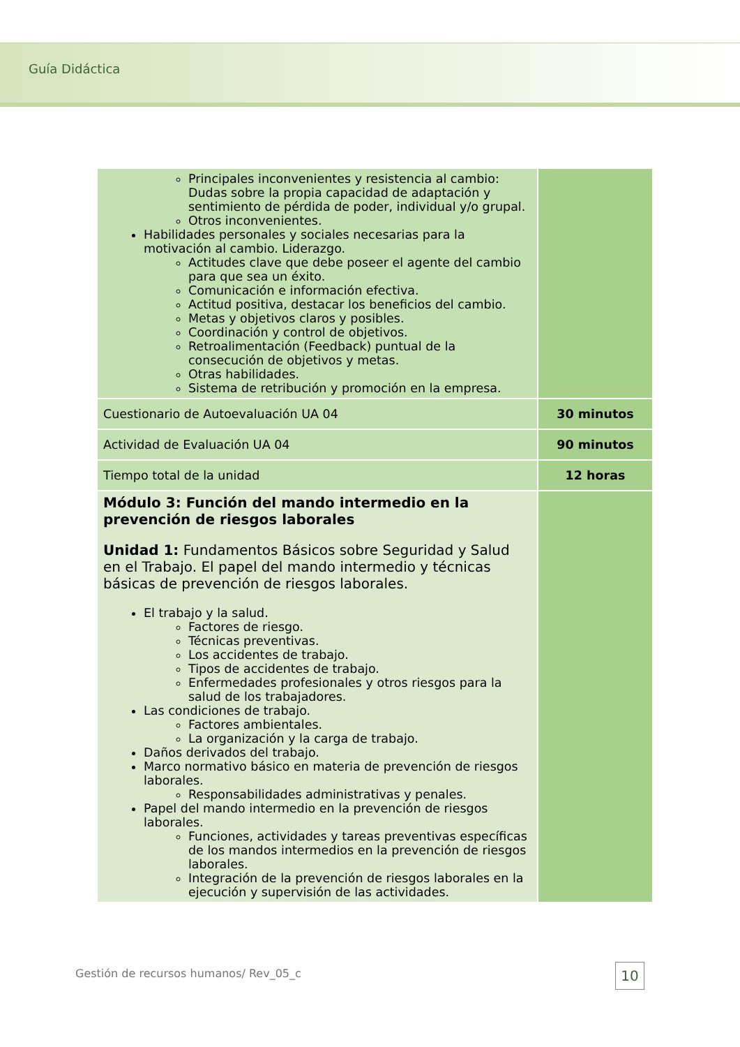Guía Didáctica
| Principales inconvenientes y resistencia al cambio: Dudas sobre la propia capacidad de adaptación y sentimiento de pérdida de poder, individual y/o grupal. Otros inconvenientes. Habilidades personales y sociales necesarias para la motivación al cambio. Liderazgo. Actitudes clave que debe poseer el agente del cambio para que sea un éxito. Comunicación e información efectiva. Actitud positiva, destacar los beneficios del cambio. Metas y objetivos claros y posibles. Coordinación y control de objetivos. Retroalimentación (Feedback) puntual de la consecución de objetivos y metas. Otras habilidades. Sistema de retribución y promoción en la empresa. | |
| Cuestionario de Autoevaluación UA 04 | 30 minutos |
| Actividad de Evaluación UA 04 | 90 minutos |
| Tiempo total de la unidad | 12 horas |
| Módulo 3: Función del mando intermedio en la prevención de riesgos laborales Unidad 1: Fundamentos Básicos sobre Seguridad y Salud en el Trabajo. El papel del mando intermedio y técnicas básicas de prevención de riesgos laborales. El trabajo y la salud. Factores de riesgo. Técnicas preventivas. Los accidentes de trabajo. Tipos de accidentes de trabajo. Enfermedades profesionales y otros riesgos para la salud de los trabajadores. Las condiciones de trabajo. Factores ambientales. La organización y la carga de trabajo. Daños derivados del trabajo. Marco normativo básico en materia de prevención de riesgos laborales. Responsabilidades administrativas y penales. Papel del mando intermedio en la prevención de riesgos laborales. Funciones, actividades y tareas preventivas específicas de los mandos intermedios en la prevención de riesgos laborales. Integración de la prevención de riesgos laborales en la ejecución y supervisión de las actividades. | |
Gestión de recursos humanos/ Rev_05_c
10